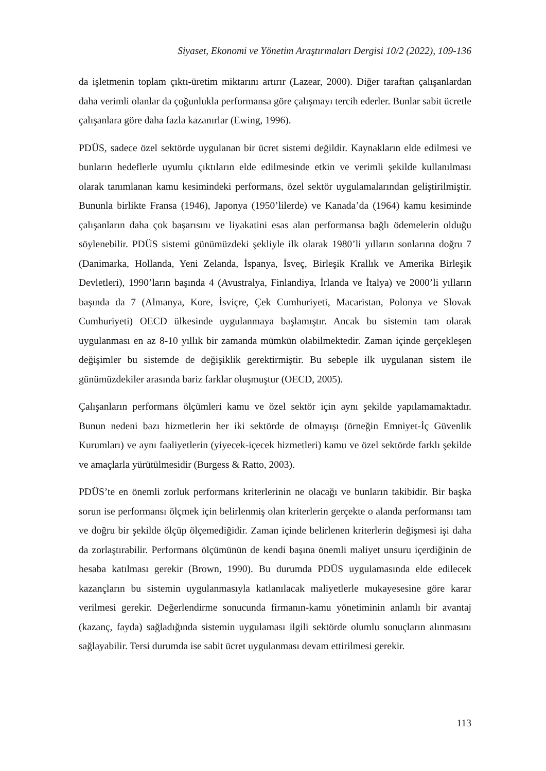Siyaset, Ekonomi ve Yönetim Araştırmaları Dergisi 10/2 (2022), 109-136
da işletmenin toplam çıktı-üretim miktarını artırır (Lazear, 2000). Diğer taraftan çalışanlardan daha verimli olanlar da çoğunlukla performansa göre çalışmayı tercih ederler. Bunlar sabit ücretle çalışanlara göre daha fazla kazanırlar (Ewing, 1996).
PDÜS, sadece özel sektörde uygulanan bir ücret sistemi değildir. Kaynakların elde edilmesi ve bunların hedeflerle uyumlu çıktıların elde edilmesinde etkin ve verimli şekilde kullanılması olarak tanımlanan kamu kesimindeki performans, özel sektör uygulamalarından geliştirilmiştir. Bununla birlikte Fransa (1946), Japonya (1950’lilerde) ve Kanada’da (1964) kamu kesiminde çalışanların daha çok başarısını ve liyakatini esas alan performansa bağlı ödemelerin olduğu söylenebilir. PDÜS sistemi günümüzdeki şekliyle ilk olarak 1980’li yılların sonlarına doğru 7 (Danimarka, Hollanda, Yeni Zelanda, İspanya, İsveç, Birleşik Krallık ve Amerika Birleşik Devletleri), 1990’ların başında 4 (Avustralya, Finlandiya, İrlanda ve İtalya) ve 2000’li yılların başında da 7 (Almanya, Kore, İsviçre, Çek Cumhuriyeti, Macaristan, Polonya ve Slovak Cumhuriyeti) OECD ülkesinde uygulanmaya başlamıştır. Ancak bu sistemin tam olarak uygulanması en az 8-10 yıllık bir zamanda mümkün olabilmektedir. Zaman içinde gerçekleşen değişimler bu sistemde de değişiklik gerektirmiştir. Bu sebeple ilk uygulanan sistem ile günümüzdekiler arasında bariz farklar oluşmuştur (OECD, 2005).
Çalışanların performans ölçümleri kamu ve özel sektör için aynı şekilde yapılamamaktadır. Bunun nedeni bazı hizmetlerin her iki sektörde de olmayışı (örneğin Emniyet-İç Güvenlik Kurumları) ve aynı faaliyetlerin (yiyecek-içecek hizmetleri) kamu ve özel sektörde farklı şekilde ve amaçlarla yürütülmesidir (Burgess & Ratto, 2003).
PDÜS’te en önemli zorluk performans kriterlerinin ne olacağı ve bunların takibidir. Bir başka sorun ise performansı ölçmek için belirlenmiş olan kriterlerin gerçekte o alanda performansı tam ve doğru bir şekilde ölçüp ölçemediğidir. Zaman içinde belirlenen kriterlerin değişmesi işi daha da zorlaştırabilir. Performans ölçümünün de kendi başına önemli maliyet unsuru içerdiğinin de hesaba katılması gerekir (Brown, 1990). Bu durumda PDÜS uygulamasında elde edilecek kazançların bu sistemin uygulanmasıyla katlanılacak maliyetlerle mukayesesine göre karar verilmesi gerekir. Değerlendirme sonucunda firmanın-kamu yönetiminin anlamlı bir avantaj (kazanç, fayda) sağladığında sistemin uygulaması ilgili sektörde olumlu sonuçların alınmasını sağlayabilir. Tersi durumda ise sabit ücret uygulanması devam ettirilmesi gerekir.
113